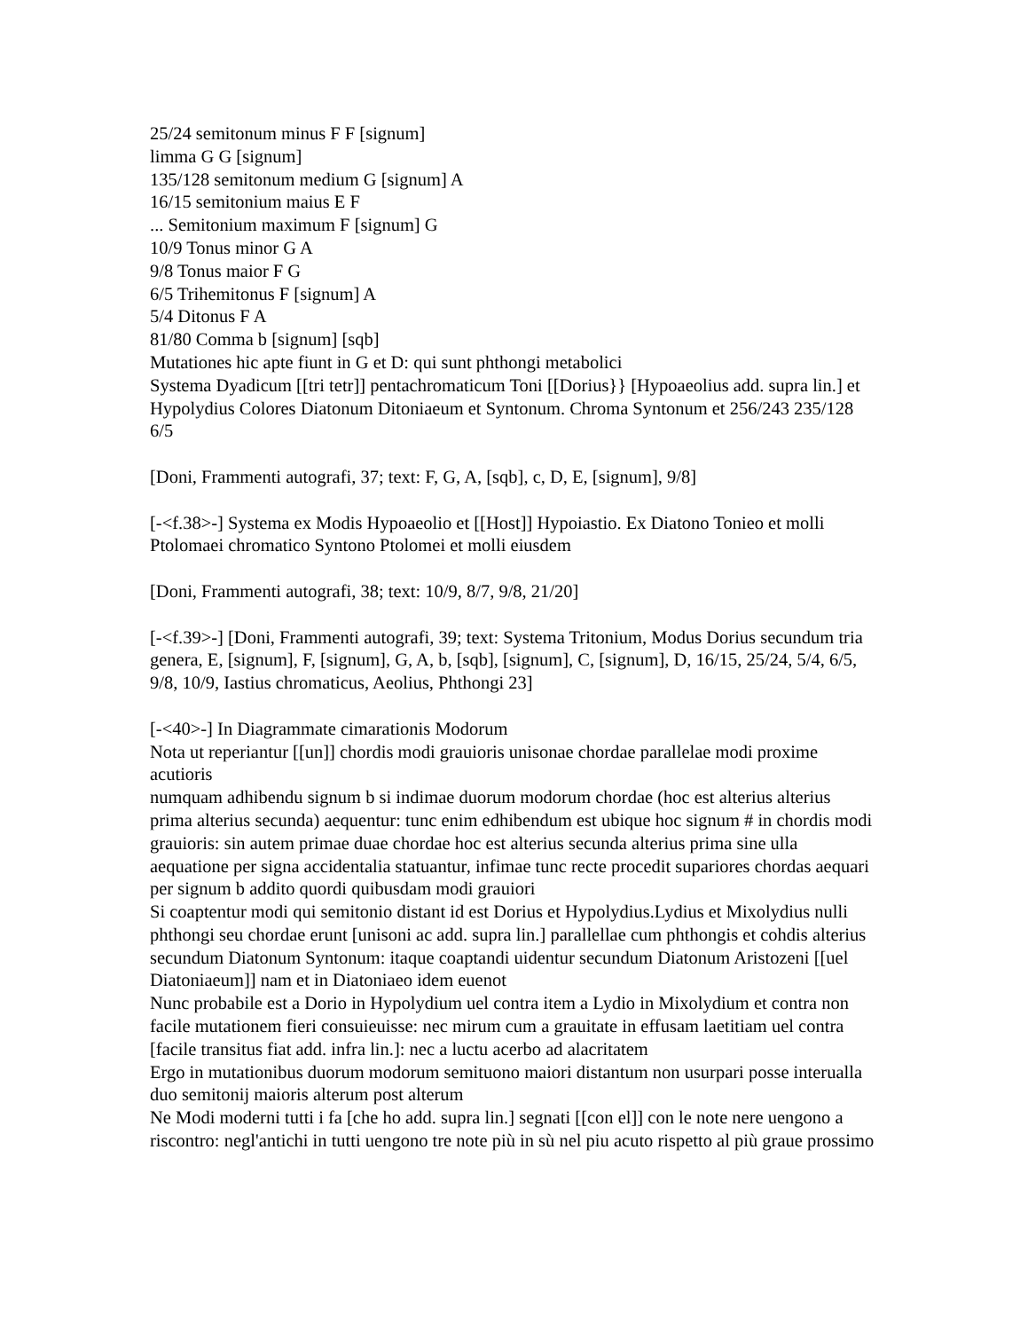25/24 semitonum minus F F [signum]
limma G G [signum]
135/128 semitonum medium G [signum] A
16/15 semitonium maius E F
... Semitonium maximum F [signum] G
10/9 Tonus minor G A
9/8 Tonus maior F G
6/5 Trihemitonus F [signum] A
5/4 Ditonus F A
81/80 Comma b [signum] [sqb]
Mutationes hic apte fiunt in G et D: qui sunt phthongi metabolici
Systema Dyadicum [[tri tetr]] pentachromaticum Toni [[Dorius}} [Hypoaeolius add. supra lin.] et Hypolydius Colores Diatonum Ditoniaeum et Syntonum. Chroma Syntonum et 256/243 235/128 6/5
[Doni, Frammenti autografi, 37; text: F, G, A, [sqb], c, D, E, [signum], 9/8]
[-<f.38>-] Systema ex Modis Hypoaeolio et [[Host]] Hypoiastio. Ex Diatono Tonieo et molli Ptolomaei chromatico Syntono Ptolomei et molli eiusdem
[Doni, Frammenti autografi, 38; text: 10/9, 8/7, 9/8, 21/20]
[-<f.39>-] [Doni, Frammenti autografi, 39; text: Systema Tritonium, Modus Dorius secundum tria genera, E, [signum], F, [signum], G, A, b, [sqb], [signum], C, [signum], D, 16/15, 25/24, 5/4, 6/5, 9/8, 10/9, Iastius chromaticus, Aeolius, Phthongi 23]
[-<40>-] In Diagrammate cimarationis Modorum
Nota ut reperiantur [[un]] chordis modi grauioris unisonae chordae parallelae modi proxime acutioris
numquam adhibendu signum b si indimae duorum modorum chordae (hoc est alterius alterius prima alterius secunda) aequentur: tunc enim edhibendum est ubique hoc signum # in chordis modi grauioris: sin autem primae duae chordae hoc est alterius secunda alterius prima sine ulla aequatione per signa accidentalia statuantur, infimae tunc recte procedit supariores chordas aequari per signum b addito quordi quibusdam modi grauiori
Si coaptentur modi qui semitonio distant id est Dorius et Hypolydius.Lydius et Mixolydius nulli phthongi seu chordae erunt [unisoni ac add. supra lin.] parallellae cum phthongis et cohdis alterius secundum Diatonum Syntonum: itaque coaptandi uidentur secundum Diatonum Aristozeni [[uel Diatoniaeum]] nam et in Diatoniaeo idem euenot
Nunc probabile est a Dorio in Hypolydium uel contra item a Lydio in Mixolydium et contra non facile mutationem fieri consuieuisse: nec mirum cum a grauitate in effusam laetitiam uel contra [facile transitus fiat add. infra lin.]: nec a luctu acerbo ad alacritatem
Ergo in mutationibus duorum modorum semituono maiori distantum non usurpari posse interualla duo semitonij maioris alterum post alterum
Ne Modi moderni tutti i fa [che ho add. supra lin.] segnati [[con el]] con le note nere uengono a riscontro: negl'antichi in tutti uengono tre note più in sù nel piu acuto rispetto al più graue prossimo